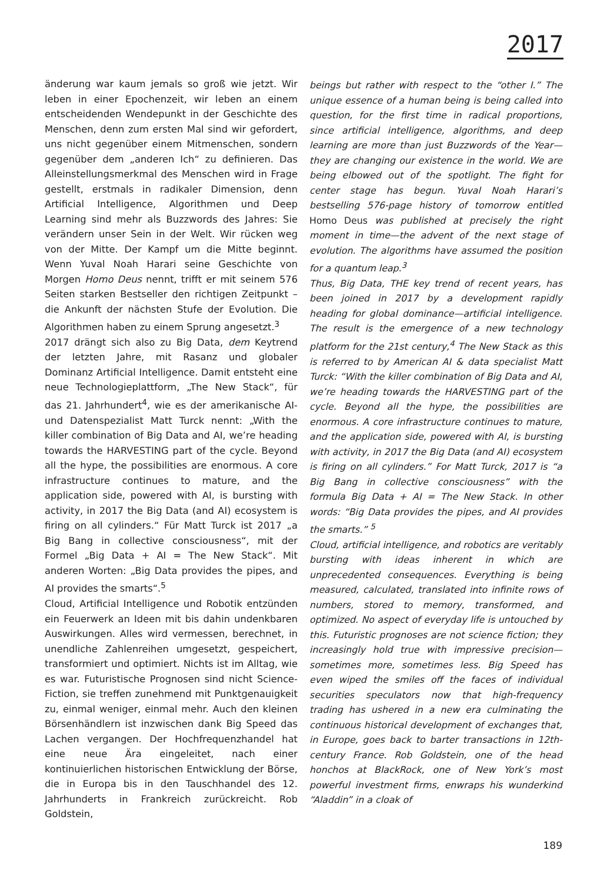2017
änderung war kaum jemals so groß wie jetzt. Wir leben in einer Epochenzeit, wir leben an einem entscheidenden Wendepunkt in der Geschichte des Menschen, denn zum ersten Mal sind wir gefordert, uns nicht gegenüber einem Mitmenschen, sondern gegenüber dem „anderen Ich“ zu definieren. Das Alleinstellungsmerkmal des Menschen wird in Frage gestellt, erstmals in radikaler Dimension, denn Artificial Intelligence, Algorithmen und Deep Learning sind mehr als Buzzwords des Jahres: Sie verändern unser Sein in der Welt. Wir rücken weg von der Mitte. Der Kampf um die Mitte beginnt. Wenn Yuval Noah Harari seine Geschichte von Morgen Homo Deus nennt, trifft er mit seinem 576 Seiten starken Bestseller den richtigen Zeitpunkt – die Ankunft der nächsten Stufe der Evolution. Die Algorithmen haben zu einem Sprung angesetzt.<sup>3</sup>
2017 drängt sich also zu Big Data, dem Keytrend der letzten Jahre, mit Rasanz und globaler Dominanz Artificial Intelligence. Damit entsteht eine neue Technologieplattform, „The New Stack“, für das 21. Jahrhundert<sup>4</sup>, wie es der amerikanische AI- und Datenspezialist Matt Turck nennt: „With the killer combination of Big Data and AI, we’re heading towards the HARVESTING part of the cycle. Beyond all the hype, the possibilities are enormous. A core infrastructure continues to mature, and the application side, powered with AI, is bursting with activity, in 2017 the Big Data (and AI) ecosystem is firing on all cylinders.“ Für Matt Turck ist 2017 „a Big Bang in collective consciousness“, mit der Formel „Big Data + AI = The New Stack“. Mit anderen Worten: „Big Data provides the pipes, and AI provides the smarts“.<sup>5</sup>
Cloud, Artificial Intelligence und Robotik entzünden ein Feuerwerk an Ideen mit bis dahin undenkbaren Auswirkungen. Alles wird vermessen, berechnet, in unendliche Zahlenreihen umgesetzt, gespeichert, transformiert und optimiert. Nichts ist im Alltag, wie es war. Futuristische Prognosen sind nicht Science-Fiction, sie treffen zunehmend mit Punktgenauigkeit zu, einmal weniger, einmal mehr. Auch den kleinen Börsenhändlern ist inzwischen dank Big Speed das Lachen vergangen. Der Hochfrequenzhandel hat eine neue Ära eingeleitet, nach einer kontinuierlichen historischen Entwicklung der Börse, die in Europa bis in den Tauschhandel des 12. Jahrhunderts in Frankreich zurückreicht. Rob Goldstein,
beings but rather with respect to the “other I.” The unique essence of a human being is being called into question, for the first time in radical proportions, since artificial intelligence, algorithms, and deep learning are more than just Buzzwords of the Year—they are changing our existence in the world. We are being elbowed out of the spotlight. The fight for center stage has begun. Yuval Noah Harari’s bestselling 576-page history of tomorrow entitled Homo Deus was published at precisely the right moment in time—the advent of the next stage of evolution. The algorithms have assumed the position for a quantum leap.<sup>3</sup>
Thus, Big Data, THE key trend of recent years, has been joined in 2017 by a development rapidly heading for global dominance—artificial intelligence. The result is the emergence of a new technology platform for the 21st century,<sup>4</sup> The New Stack as this is referred to by American AI & data specialist Matt Turck: “With the killer combination of Big Data and AI, we’re heading towards the HARVESTING part of the cycle. Beyond all the hype, the possibilities are enormous. A core infrastructure continues to mature, and the application side, powered with AI, is bursting with activity, in 2017 the Big Data (and AI) ecosystem is firing on all cylinders.” For Matt Turck, 2017 is “a Big Bang in collective consciousness” with the formula Big Data + AI = The New Stack. In other words: “Big Data provides the pipes, and AI provides the smarts.” <sup>5</sup>
Cloud, artificial intelligence, and robotics are veritably bursting with ideas inherent in which are unprecedented consequences. Everything is being measured, calculated, translated into infinite rows of numbers, stored to memory, transformed, and optimized. No aspect of everyday life is untouched by this. Futuristic prognoses are not science fiction; they increasingly hold true with impressive precision—sometimes more, sometimes less. Big Speed has even wiped the smiles off the faces of individual securities speculators now that high-frequency trading has ushered in a new era culminating the continuous historical development of exchanges that, in Europe, goes back to barter transactions in 12th-century France. Rob Goldstein, one of the head honchos at BlackRock, one of New York’s most powerful investment firms, enwraps his wunderkind “Aladdin” in a cloak of
189